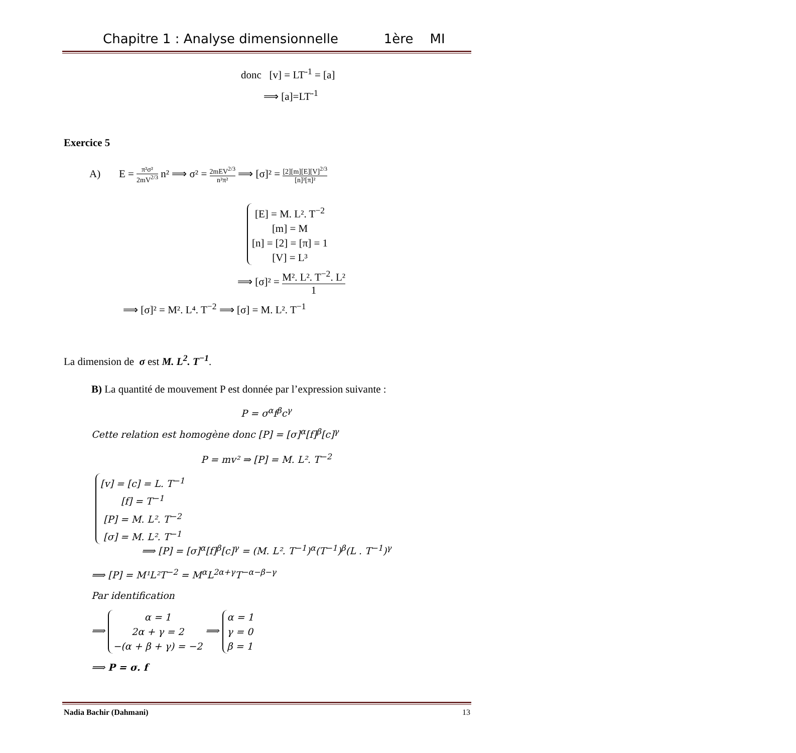Chapitre 1 : Analyse dimensionnelle 1ère MI
donc [v] = LT<sup>-1</sup> = [a]
⟹ [a]=LT<sup>-1</sup>
Exercice 5
A) E = π²σ² 2mV<sup>2/3</sup> n² ⟹ σ² = 2mEV<sup>2/3</sup> n²π² ⟹ [σ]² = [2][m][E][V]<sup>2/3</sup> [n]²[π]²
[E] = M. L². T<sup>−2</sup>
[m] = M
[n] = [2] = [π] = 1
[V] = L³
⟹ [σ]² = M². L². T<sup>−2</sup>. L² 1
⟹ [σ]² = M². L⁴. T<sup>−2</sup> ⟹ [σ] = M. L². T<sup>−1</sup>
La dimension de σ est M. L<sup>2</sup>. T<sup>−1</sup>.
B) La quantité de mouvement P est donnée par l’expression suivante :
P = σ<sup>α</sup>f<sup>β</sup>c<sup>γ</sup>
Cette relation est homogène donc [P] = [σ]<sup>α</sup>[f]<sup>β</sup>[c]<sup>γ</sup>
P = mv² ⇒ [P] = M. L². T<sup>−2</sup>
[v] = [c] = L. T<sup>−1</sup>
[f] = T<sup>−1</sup>
[P] = M. L². T<sup>−2</sup>
[σ] = M. L². T<sup>−1</sup>
⟹ [P] = [σ]<sup>α</sup>[f]<sup>β</sup>[c]<sup>γ</sup> = (M. L². T<sup>−1</sup>)<sup>α</sup>(T<sup>−1</sup>)<sup>β</sup>(L . T<sup>−1</sup>)<sup>γ</sup>
⟹ [P] = M¹L²T<sup>−2</sup> = M<sup>α</sup>L<sup>2α+γ</sup>T<sup>−α−β−γ</sup>
Par identification
⟹ α = 1
2α + γ = 2
−(α + β + γ) = −2 ⟹ α = 1
γ = 0
β = 1
⟹ P = σ. f
Nadia Bachir (Dahmani) 13